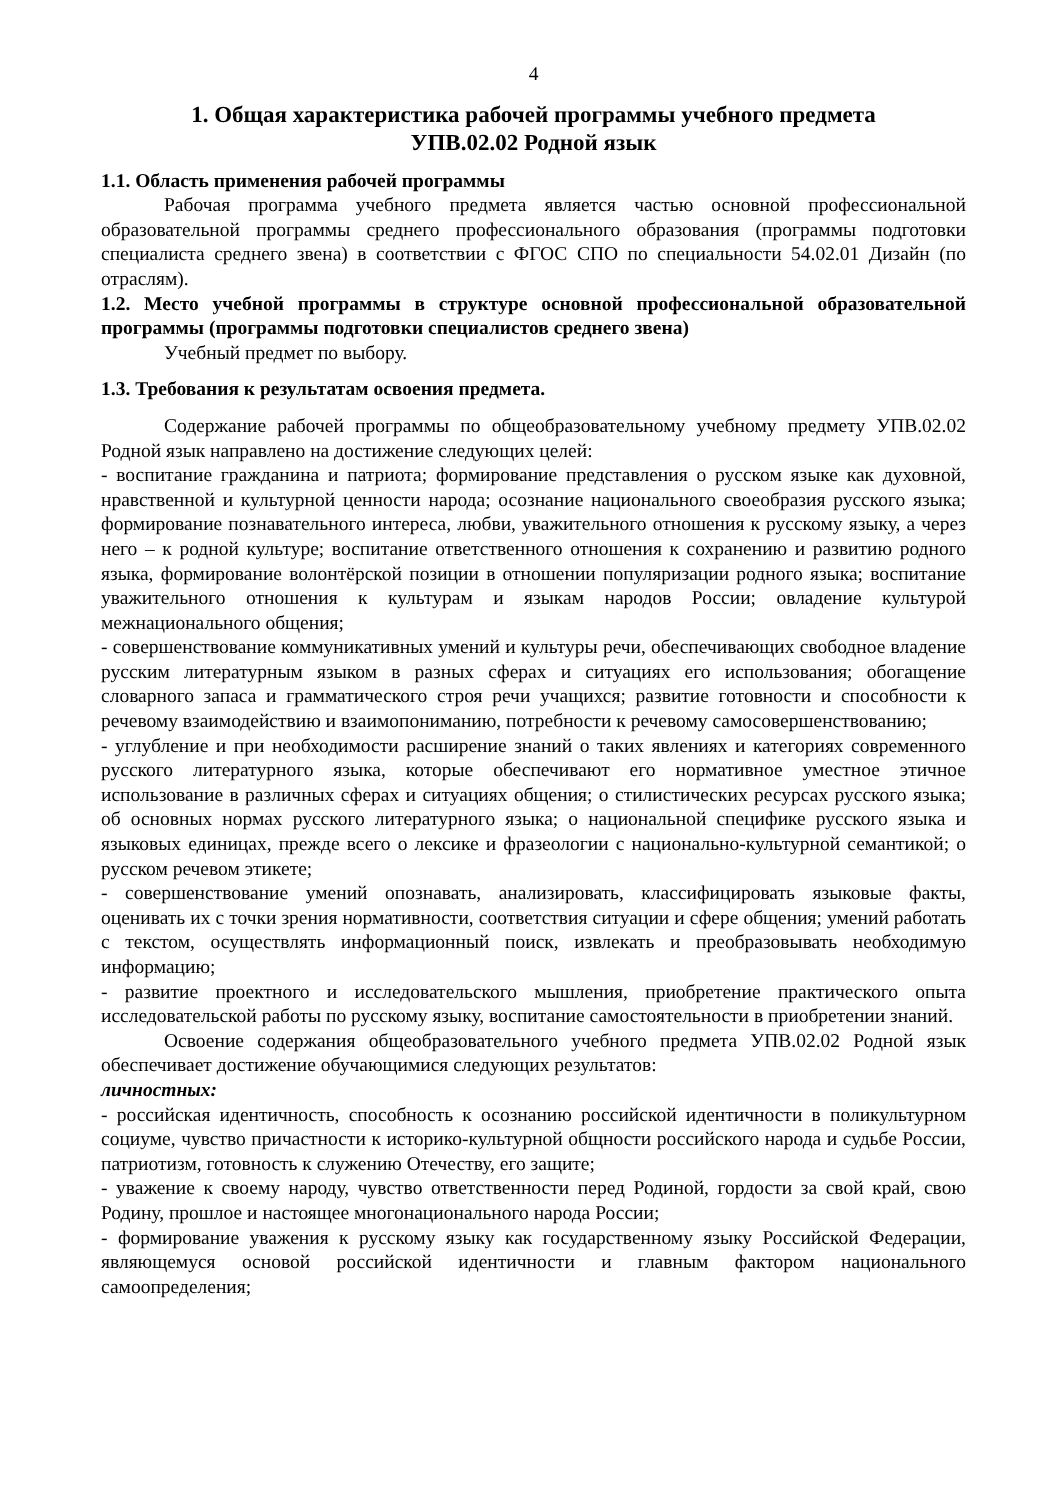4
1. Общая характеристика рабочей программы учебного предмета
УПВ.02.02 Родной язык
1.1. Область применения рабочей программы
Рабочая программа учебного предмета является частью основной профессиональной образовательной программы среднего профессионального образования (программы подготовки специалиста среднего звена) в соответствии с ФГОС СПО по специальности 54.02.01 Дизайн (по отраслям).
1.2. Место учебной программы в структуре основной профессиональной образовательной программы (программы подготовки специалистов среднего звена)
Учебный предмет по выбору.
1.3. Требования к результатам освоения предмета.
Содержание рабочей программы по общеобразовательному учебному предмету УПВ.02.02 Родной язык направлено на достижение следующих целей:
- воспитание гражданина и патриота; формирование представления о русском языке как духовной, нравственной и культурной ценности народа; осознание национального своеобразия русского языка; формирование познавательного интереса, любви, уважительного отношения к русскому языку, а через него – к родной культуре; воспитание ответственного отношения к сохранению и развитию родного языка, формирование волонтёрской позиции в отношении популяризации родного языка; воспитание уважительного отношения к культурам и языкам народов России; овладение культурой межнационального общения;
- совершенствование коммуникативных умений и культуры речи, обеспечивающих свободное владение русским литературным языком в разных сферах и ситуациях его использования; обогащение словарного запаса и грамматического строя речи учащихся; развитие готовности и способности к речевому взаимодействию и взаимопониманию, потребности к речевому самосовершенствованию;
- углубление и при необходимости расширение знаний о таких явлениях и категориях современного русского литературного языка, которые обеспечивают его нормативное уместное этичное использование в различных сферах и ситуациях общения; о стилистических ресурсах русского языка; об основных нормах русского литературного языка; о национальной специфике русского языка и языковых единицах, прежде всего о лексике и фразеологии с национально-культурной семантикой; о русском речевом этикете;
- совершенствование умений опознавать, анализировать, классифицировать языковые факты, оценивать их с точки зрения нормативности, соответствия ситуации и сфере общения; умений работать с текстом, осуществлять информационный поиск, извлекать и преобразовывать необходимую информацию;
- развитие проектного и исследовательского мышления, приобретение практического опыта исследовательской работы по русскому языку, воспитание самостоятельности в приобретении знаний.
Освоение содержания общеобразовательного учебного предмета УПВ.02.02 Родной язык обеспечивает достижение обучающимися следующих результатов:
личностных:
- российская идентичность, способность к осознанию российской идентичности в поликультурном социуме, чувство причастности к историко-культурной общности российского народа и судьбе России, патриотизм, готовность к служению Отечеству, его защите;
- уважение к своему народу, чувство ответственности перед Родиной, гордости за свой край, свою Родину, прошлое и настоящее многонационального народа России;
- формирование уважения к русскому языку как государственному языку Российской Федерации, являющемуся основой российской идентичности и главным фактором национального самоопределения;